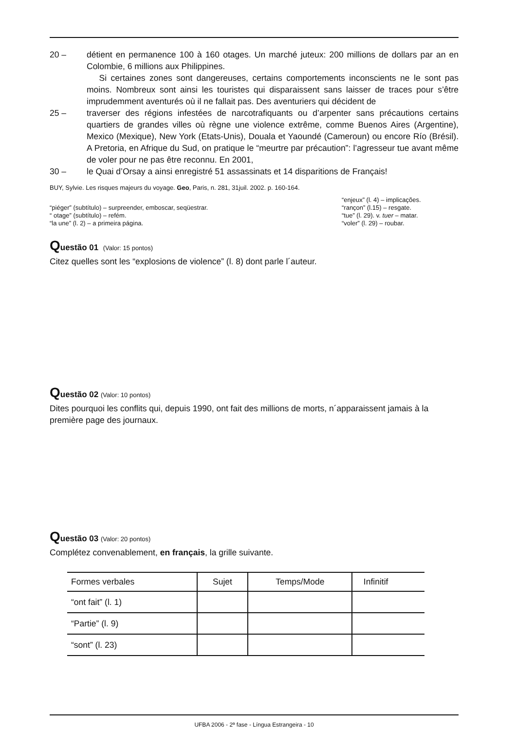20 – détient en permanence 100 à 160 otages. Un marché juteux: 200 millions de dollars par an en Colombie, 6 millions aux Philippines.
Si certaines zones sont dangereuses, certains comportements inconscients ne le sont pas moins. Nombreux sont ainsi les touristes qui disparaissent sans laisser de traces pour s’être imprudemment aventurés où il ne fallait pas. Des aventuriers qui décident de
25 – traverser des régions infestées de narcotrafiquants ou d’arpenter sans précautions certains quartiers de grandes villes où règne une violence extrême, comme Buenos Aires (Argentine), Mexico (Mexique), New York (Etats-Unis), Douala et Yaoundé (Cameroun) ou encore Río (Brésil). A Pretoria, en Afrique du Sud, on pratique le “meurtre par précaution”: l’agresseur tue avant même de voler pour ne pas être reconnu. En 2001,
30 – le Quai d’Orsay a ainsi enregistré 51 assassinats et 14 disparitions de Français!
BUY, Sylvie. Les risques majeurs du voyage. Geo, Paris, n. 281, 31juil. 2002. p. 160-164.
“piéger” (subtítulo) – surpreender, emboscar, seqüestrar.
“ otage” (subtítulo) – refém.
“la une” (l. 2) – a primeira página.
“enjeux” (l. 4) – implicações.
“rançon” (l.15) – resgate.
“tue” (l. 29). v. tuer – matar.
“voler” (l. 29) – roubar.
Questão 01 (Valor: 15 pontos)
Citez quelles sont les “explosions de violence” (l. 8) dont parle l´auteur.
Questão 02 (Valor: 10 pontos)
Dites pourquoi les conflits qui, depuis 1990, ont fait des millions de morts, n´apparaissent jamais à la première page des journaux.
Questão 03 (Valor: 20 pontos)
Complétez convenablement, en français, la grille suivante.
| Formes verbales | Sujet | Temps/Mode | Infinitif |
| --- | --- | --- | --- |
| “ont fait” (l. 1) | | | |
| “Partie” (l. 9) | | | |
| “sont” (l. 23) | | | |
UFBA 2006 - 2ª fase - Língua Estrangeira - 10